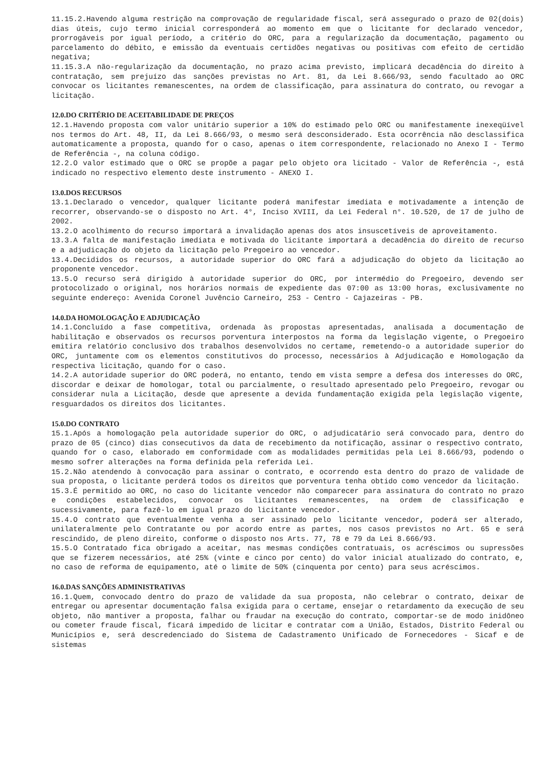11.15.2.Havendo alguma restrição na comprovação de regularidade fiscal, será assegurado o prazo de 02(dois) dias úteis, cujo termo inicial corresponderá ao momento em que o licitante for declarado vencedor, prorrogáveis por igual período, a critério do ORC, para a regularização da documentação, pagamento ou parcelamento do débito, e emissão da eventuais certidões negativas ou positivas com efeito de certidão negativa;
11.15.3.A não-regularização da documentação, no prazo acima previsto, implicará decadência do direito à contratação, sem prejuízo das sanções previstas no Art. 81, da Lei 8.666/93, sendo facultado ao ORC convocar os licitantes remanescentes, na ordem de classificação, para assinatura do contrato, ou revogar a licitação.
12.0.DO CRITÉRIO DE ACEITABILIDADE DE PREÇOS
12.1.Havendo proposta com valor unitário superior a 10% do estimado pelo ORC ou manifestamente inexeqüível nos termos do Art. 48, II, da Lei 8.666/93, o mesmo será desconsiderado. Esta ocorrência não desclassifica automaticamente a proposta, quando for o caso, apenas o item correspondente, relacionado no Anexo I - Termo de Referência -, na coluna código.
12.2.O valor estimado que o ORC se propõe a pagar pelo objeto ora licitado - Valor de Referência -, está indicado no respectivo elemento deste instrumento - ANEXO I.
13.0.DOS RECURSOS
13.1.Declarado o vencedor, qualquer licitante poderá manifestar imediata e motivadamente a intenção de recorrer, observando-se o disposto no Art. 4°, Inciso XVIII, da Lei Federal n°. 10.520, de 17 de julho de 2002.
13.2.O acolhimento do recurso importará a invalidação apenas dos atos insuscetíveis de aproveitamento.
13.3.A falta de manifestação imediata e motivada do licitante importará a decadência do direito de recurso e a adjudicação do objeto da licitação pelo Pregoeiro ao vencedor.
13.4.Decididos os recursos, a autoridade superior do ORC fará a adjudicação do objeto da licitação ao proponente vencedor.
13.5.O recurso será dirigido à autoridade superior do ORC, por intermédio do Pregoeiro, devendo ser protocolizado o original, nos horários normais de expediente das 07:00 as 13:00 horas, exclusivamente no seguinte endereço: Avenida Coronel Juvêncio Carneiro, 253 - Centro - Cajazeiras - PB.
14.0.DA HOMOLOGAÇÃO E ADJUDICAÇÃO
14.1.Concluído a fase competitiva, ordenada às propostas apresentadas, analisada a documentação de habilitação e observados os recursos porventura interpostos na forma da legislação vigente, o Pregoeiro emitira relatório conclusivo dos trabalhos desenvolvidos no certame, remetendo-o a autoridade superior do ORC, juntamente com os elementos constitutivos do processo, necessários à Adjudicação e Homologação da respectiva licitação, quando for o caso.
14.2.A autoridade superior do ORC poderá, no entanto, tendo em vista sempre a defesa dos interesses do ORC, discordar e deixar de homologar, total ou parcialmente, o resultado apresentado pelo Pregoeiro, revogar ou considerar nula a Licitação, desde que apresente a devida fundamentação exigida pela legislação vigente, resguardados os direitos dos licitantes.
15.0.DO CONTRATO
15.1.Após a homologação pela autoridade superior do ORC, o adjudicatário será convocado para, dentro do prazo de 05 (cinco) dias consecutivos da data de recebimento da notificação, assinar o respectivo contrato, quando for o caso, elaborado em conformidade com as modalidades permitidas pela Lei 8.666/93, podendo o mesmo sofrer alterações na forma definida pela referida Lei.
15.2.Não atendendo à convocação para assinar o contrato, e ocorrendo esta dentro do prazo de validade de sua proposta, o licitante perderá todos os direitos que porventura tenha obtido como vencedor da licitação.
15.3.É permitido ao ORC, no caso do licitante vencedor não comparecer para assinatura do contrato no prazo e condições estabelecidos, convocar os licitantes remanescentes, na ordem de classificação e sucessivamente, para fazê-lo em igual prazo do licitante vencedor.
15.4.O contrato que eventualmente venha a ser assinado pelo licitante vencedor, poderá ser alterado, unilateralmente pelo Contratante ou por acordo entre as partes, nos casos previstos no Art. 65 e será rescindido, de pleno direito, conforme o disposto nos Arts. 77, 78 e 79 da Lei 8.666/93.
15.5.O Contratado fica obrigado a aceitar, nas mesmas condições contratuais, os acréscimos ou supressões que se fizerem necessários, até 25% (vinte e cinco por cento) do valor inicial atualizado do contrato, e, no caso de reforma de equipamento, até o limite de 50% (cinquenta por cento) para seus acréscimos.
16.0.DAS SANÇÕES ADMINISTRATIVAS
16.1.Quem, convocado dentro do prazo de validade da sua proposta, não celebrar o contrato, deixar de entregar ou apresentar documentação falsa exigida para o certame, ensejar o retardamento da execução de seu objeto, não mantiver a proposta, falhar ou fraudar na execução do contrato, comportar-se de modo inidôneo ou cometer fraude fiscal, ficará impedido de licitar e contratar com a União, Estados, Distrito Federal ou Municípios e, será descredenciado do Sistema de Cadastramento Unificado de Fornecedores - Sicaf e de sistemas